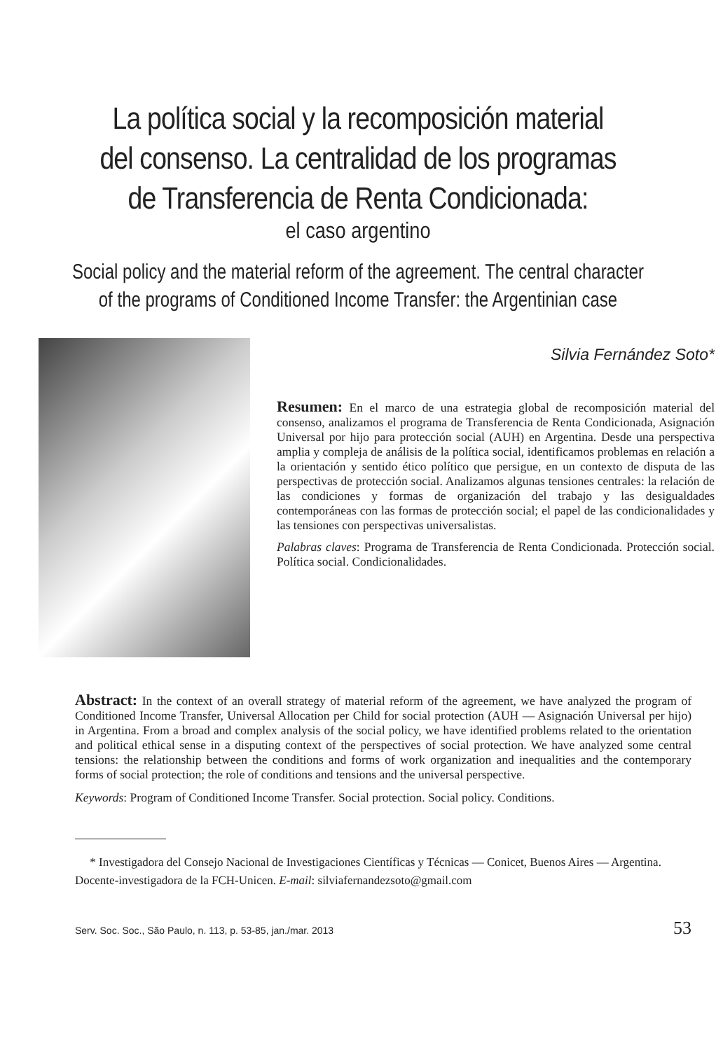La política social y la recomposición material
del consenso. La centralidad de los programas
de Transferencia de Renta Condicionada:
el caso argentino
Social policy and the material reform of the agreement. The central character
of the programs of Conditioned Income Transfer: the Argentinian case
Silvia Fernández Soto*
Resumen: En el marco de una estrategia global de recomposición material del consenso, analizamos el programa de Transferencia de Renta Condicionada, Asignación Universal por hijo para protección social (AUH) en Argentina. Desde una perspectiva amplia y compleja de análisis de la política social, identificamos problemas en relación a la orientación y sentido ético político que persigue, en un contexto de disputa de las perspectivas de protección social. Analizamos algunas tensiones centrales: la relación de las condiciones y formas de organización del trabajo y las desigualdades contemporáneas con las formas de protección social; el papel de las condicionalidades y las tensiones con perspectivas universalistas.
Palabras claves: Programa de Transferencia de Renta Condicionada. Protección social. Política social. Condicionalidades.
Abstract: In the context of an overall strategy of material reform of the agreement, we have analyzed the program of Conditioned Income Transfer, Universal Allocation per Child for social protection (AUH — Asignación Universal per hijo) in Argentina. From a broad and complex analysis of the social policy, we have identified problems related to the orientation and political ethical sense in a disputing context of the perspectives of social protection. We have analyzed some central tensions: the relationship between the conditions and forms of work organization and inequalities and the contemporary forms of social protection; the role of conditions and tensions and the universal perspective.
Keywords: Program of Conditioned Income Transfer. Social protection. Social policy. Conditions.
* Investigadora del Consejo Nacional de Investigaciones Científicas y Técnicas — Conicet, Buenos Aires — Argentina. Docente-investigadora de la FCH-Unicen. E-mail: silviafernandezsoto@gmail.com
Serv. Soc. Soc., São Paulo, n. 113, p. 53-85, jan./mar. 2013 53